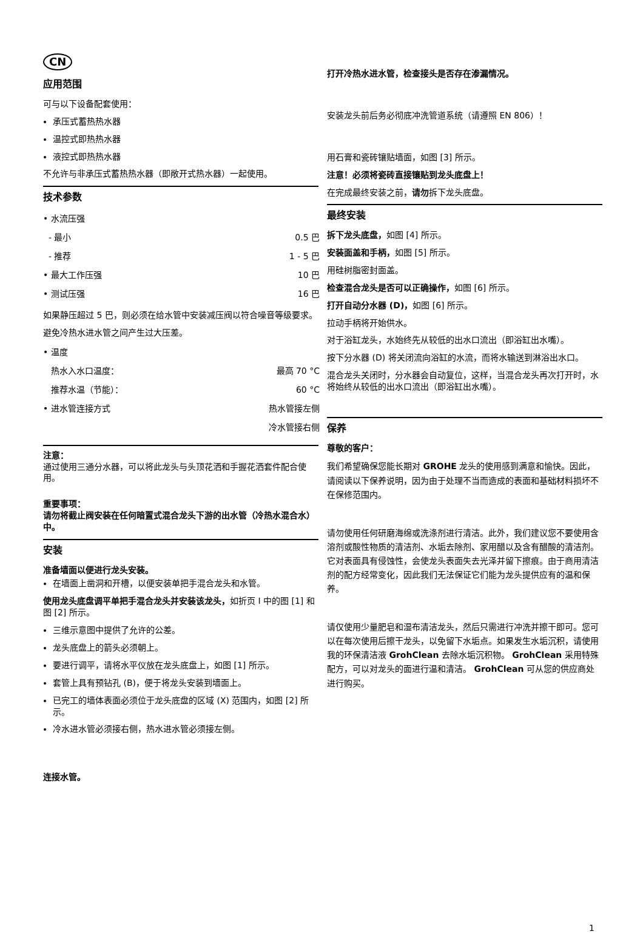CN
应用范围
可与以下设备配套使用：
承压式蓄热热水器
温控式即热热水器
液控式即热热水器
不允许与非承压式蓄热热水器（即敞开式热水器）一起使用。
技术参数
| • 水流压强 | |
| - 最小 | 0.5 巴 |
| - 推荐 | 1 - 5 巴 |
| • 最大工作压强 | 10 巴 |
| • 测试压强 | 16 巴 |
如果静压超过 5 巴，则必须在给水管中安装减压阀以符合噪音等级要求。
避免冷热水进水管之间产生过大压差。
| • 温度 | |
| 热水入水口温度： | 最高 70 °C |
| 推荐水温（节能）： | 60 °C |
| • 进水管连接方式 | 热水管接左侧 |
| | 冷水管接右侧 |
注意：
通过使用三通分水器，可以将此龙头与头顶花洒和手握花洒套件配合使用。
重要事项：
请勿将截止阀安装在任何暗置式混合龙头下游的出水管（冷热水混合水）中。
安装
准备墙面以便进行龙头安装。
在墙面上凿洞和开槽，以便安装单把手混合龙头和水管。
使用龙头底盘调平单把手混合龙头并安装该龙头，如折页 I 中的图 [1] 和图 [2] 所示。
三维示意图中提供了允许的公差。
龙头底盘上的箭头必须朝上。
要进行调平，请将水平仪放在龙头底盘上，如图 [1] 所示。
套管上具有预钻孔 (B)，便于将龙头安装到墙面上。
已完工的墙体表面必须位于龙头底盘的区域 (X) 范围内，如图 [2] 所示。
冷水进水管必须接右侧，热水进水管必须接左侧。
连接水管。
打开冷热水进水管，检查接头是否存在渗漏情况。
安装龙头前后务必彻底冲洗管道系统（请遵照 EN 806）！
用石膏和瓷砖镶贴墙面，如图 [3] 所示。
注意！必须将瓷砖直接镶贴到龙头底盘上！
在完成最终安装之前，请勿拆下龙头底盘。
最终安装
拆下龙头底盘，如图 [4] 所示。
安装面盖和手柄，如图 [5] 所示。
用硅树脂密封面盖。
检查混合龙头是否可以正确操作，如图 [6] 所示。
打开自动分水器 (D)，如图 [6] 所示。
拉动手柄将开始供水。
对于浴缸龙头，水始终先从较低的出水口流出（即浴缸出水嘴）。
按下分水器 (D) 将关闭流向浴缸的水流，而将水输送到淋浴出水口。
混合龙头关闭时，分水器会自动复位，这样，当混合龙头再次打开时，水将始终从较低的出水口流出（即浴缸出水嘴）。
保养
尊敬的客户：
我们希望确保您能长期对 GROHE 龙头的使用感到满意和愉快。因此，请阅读以下保养说明，因为由于处理不当而造成的表面和基础材料损坏不在保修范围内。
请勿使用任何研磨海绵或洗涤剂进行清洁。此外，我们建议您不要使用含溶剂或酸性物质的清洁剂、水垢去除剂、家用醋以及含有醋酸的清洁剂。它对表面具有侵蚀性，会使龙头表面失去光泽并留下擦痕。由于商用清洁剂的配方经常变化，因此我们无法保证它们能为龙头提供应有的温和保养。
请仅使用少量肥皂和湿布清洁龙头，然后只需进行冲洗并擦干即可。您可以在每次使用后擦干龙头，以免留下水垢点。如果发生水垢沉积，请使用我的环保清洁液 GrohClean 去除水垢沉积物。 GrohClean 采用特殊配方，可以对龙头的面进行温和清洁。 GrohClean 可从您的供应商处进行购买。
1